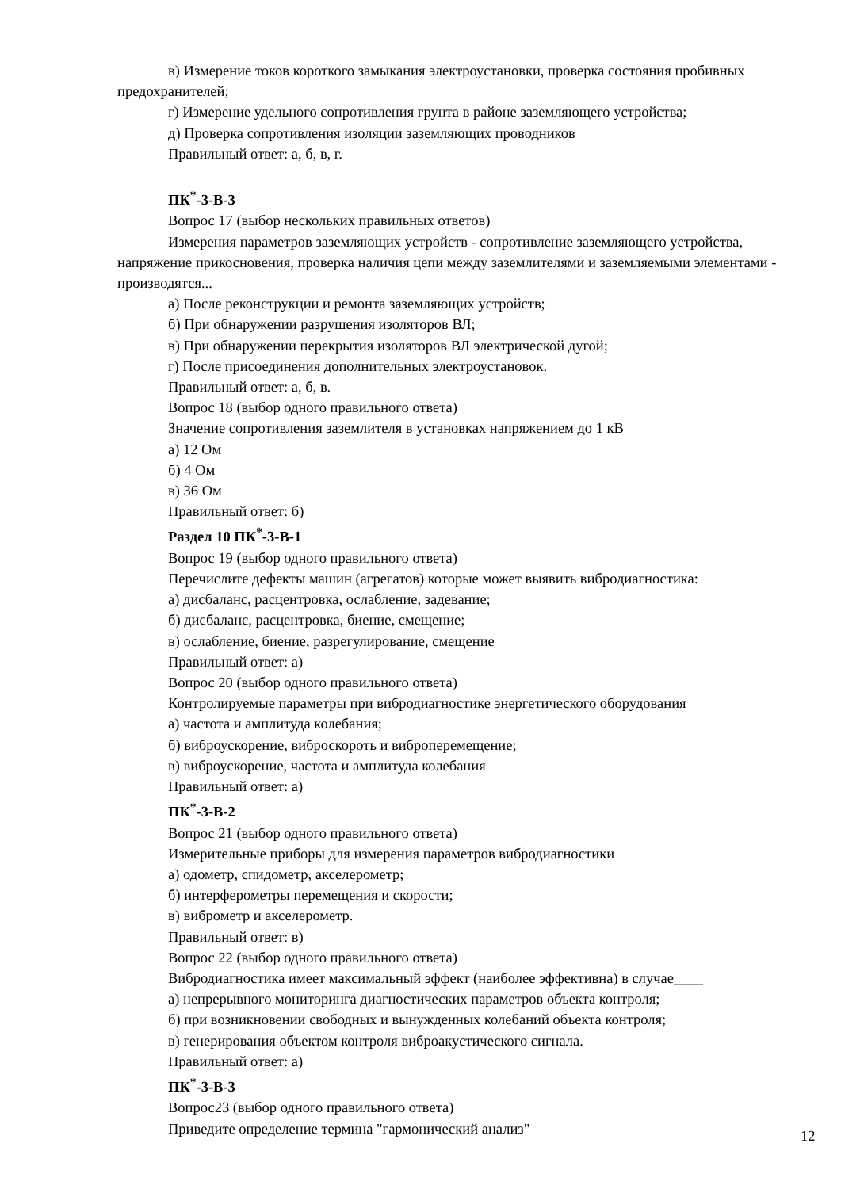в) Измерение токов короткого замыкания электроустановки, проверка состояния пробивных предохранителей;
г) Измерение удельного сопротивления грунта в районе заземляющего устройства;
д) Проверка сопротивления изоляции заземляющих проводников
Правильный ответ: а, б, в, г.
ПК<sup>*</sup>-3-В-3
Вопрос 17 (выбор нескольких правильных ответов)
Измерения параметров заземляющих устройств - сопротивление заземляющего устройства, напряжение прикосновения, проверка наличия цепи между заземлителями и заземляемыми элементами - производятся...
а) После реконструкции и ремонта заземляющих устройств;
б) При обнаружении разрушения изоляторов ВЛ;
в) При обнаружении перекрытия изоляторов ВЛ электрической дугой;
г) После присоединения дополнительных электроустановок.
Правильный ответ: а, б, в.
Вопрос 18 (выбор одного правильного ответа)
Значение сопротивления заземлителя в установках напряжением до 1 кВ
а) 12 Ом
б) 4 Ом
в) 36 Ом
Правильный ответ: б)
Раздел 10 ПК<sup>*</sup>-3-В-1
Вопрос 19 (выбор одного правильного ответа)
Перечислите дефекты машин (агрегатов) которые может выявить вибродиагностика:
а) дисбаланс, расцентровка, ослабление, задевание;
б) дисбаланс, расцентровка, биение, смещение;
в) ослабление, биение, разрегулирование, смещение
Правильный ответ: а)
Вопрос 20 (выбор одного правильного ответа)
Контролируемые параметры при вибродиагностике энергетического оборудования
а) частота и амплитуда колебания;
б) виброускорение, виброскороть и виброперемещение;
в) виброускорение, частота и амплитуда колебания
Правильный ответ: а)
ПК<sup>*</sup>-3-В-2
Вопрос 21 (выбор одного правильного ответа)
Измерительные приборы для измерения параметров вибродиагностики
а) одометр, спидометр, акселерометр;
б) интерферометры перемещения и скорости;
в) виброметр и акселерометр.
Правильный ответ: в)
Вопрос 22 (выбор одного правильного ответа)
Вибродиагностика имеет максимальный эффект (наиболее эффективна) в случае____
а) непрерывного мониторинга диагностических параметров объекта контроля;
б) при возникновении свободных и вынужденных колебаний объекта контроля;
в) генерирования объектом контроля виброакустического сигнала.
Правильный ответ: а)
ПК<sup>*</sup>-3-В-3
Вопрос23 (выбор одного правильного ответа)
Приведите определение термина "гармонический анализ"
12